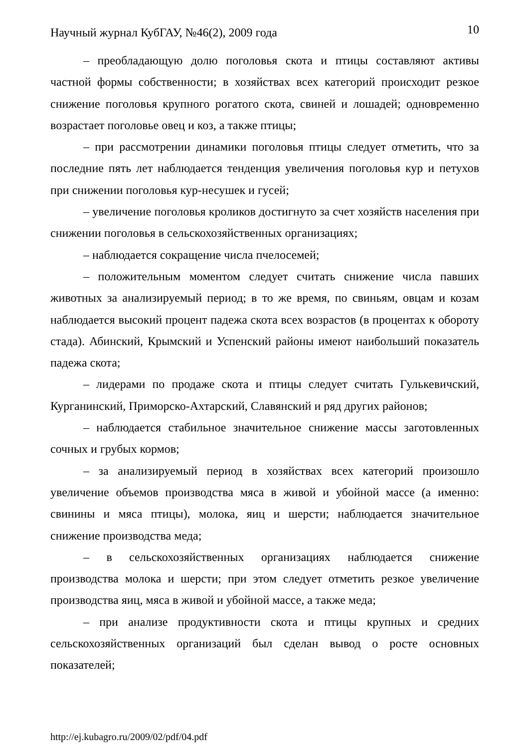10 Научный журнал КубГАУ, №46(2), 2009 года
– преобладающую долю поголовья скота и птицы составляют активы частной формы собственности; в хозяйствах всех категорий происходит резкое снижение поголовья крупного рогатого скота, свиней и лошадей; одновременно возрастает поголовье овец и коз, а также птицы;
– при рассмотрении динамики поголовья птицы следует отметить, что за последние пять лет наблюдается тенденция увеличения поголовья кур и петухов при снижении поголовья кур-несушек и гусей;
– увеличение поголовья кроликов достигнуто за счет хозяйств населения при снижении поголовья в сельскохозяйственных организациях;
– наблюдается сокращение числа пчелосемей;
– положительным моментом следует считать снижение числа павших животных за анализируемый период; в то же время, по свиньям, овцам и козам наблюдается высокий процент падежа скота всех возрастов (в процентах к обороту стада). Абинский, Крымский и Успенский районы имеют наибольший показатель падежа скота;
– лидерами по продаже скота и птицы следует считать Гулькевичский, Курганинский, Приморско-Ахтарский, Славянский и ряд других районов;
– наблюдается стабильное значительное снижение массы заготовленных сочных и грубых кормов;
– за анализируемый период в хозяйствах всех категорий произошло увеличение объемов производства мяса в живой и убойной массе (а именно: свинины и мяса птицы), молока, яиц и шерсти; наблюдается значительное снижение производства меда;
– в сельскохозяйственных организациях наблюдается снижение производства молока и шерсти; при этом следует отметить резкое увеличение производства яиц, мяса в живой и убойной массе, а также меда;
– при анализе продуктивности скота и птицы крупных и средних сельскохозяйственных организаций был сделан вывод о росте основных показателей;
http://ej.kubagro.ru/2009/02/pdf/04.pdf